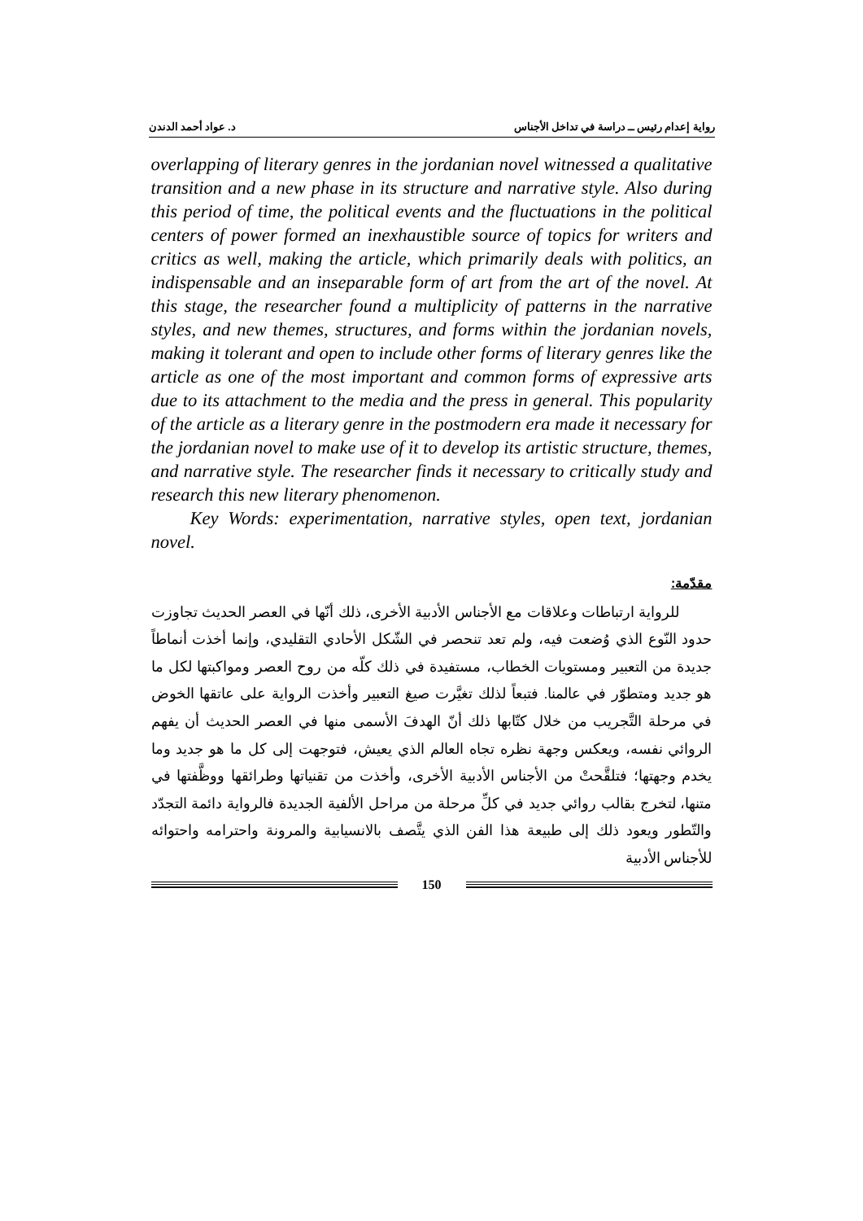رواية إعدام رئيس ــ دراسة في تداخل الأجناس د. عواد أحمد الدندن
overlapping of literary genres in the jordanian novel witnessed a qualitative transition and a new phase in its structure and narrative style. Also during this period of time, the political events and the fluctuations in the political centers of power formed an inexhaustible source of topics for writers and critics as well, making the article, which primarily deals with politics, an indispensable and an inseparable form of art from the art of the novel. At this stage, the researcher found a multiplicity of patterns in the narrative styles, and new themes, structures, and forms within the jordanian novels, making it tolerant and open to include other forms of literary genres like the article as one of the most important and common forms of expressive arts due to its attachment to the media and the press in general. This popularity of the article as a literary genre in the postmodern era made it necessary for the jordanian novel to make use of it to develop its artistic structure, themes, and narrative style. The researcher finds it necessary to critically study and research this new literary phenomenon.
Key Words: experimentation, narrative styles, open text, jordanian novel.
مقدّمة:
للرواية ارتباطات وعلاقات مع الأجناس الأدبية الأخرى، ذلك أنّها في العصر الحديث تجاوزت حدود النّوع الذي وُضعت فيه، ولم تعد تنحصر في الشّكل الأحادي التقليدي، وإنما أخذت أنماطاً جديدة من التعبير ومستويات الخطاب، مستفيدة في ذلك كلّه من روح العصر ومواكبتها لكل ما هو جديد ومتطوّر في عالمنا. فتبعاً لذلك تغيَّرت صيغ التعبير وأخذت الرواية على عاتقها الخوض في مرحلة التَّجريب من خلال كتّابها ذلك أنّ الهدفَ الأسمى منها في العصر الحديث أن يفهم الروائي نفسه، ويعكس وجهة نظره تجاه العالم الذي يعيش، فتوجهت إلى كل ما هو جديد وما يخدم وجهتها؛ فتلقَّحتْ من الأجناس الأدبية الأخرى، وأخذت من تقنياتها وطرائقها ووظَّفتها في متنها، لتخرج بقالب روائي جديد في كلِّ مرحلة من مراحل الألفية الجديدة فالرواية دائمة التجدّد والتّطور ويعود ذلك إلى طبيعة هذا الفن الذي يتَّصف بالانسيابية والمرونة واحترامه واحتوائه للأجناس الأدبية
150